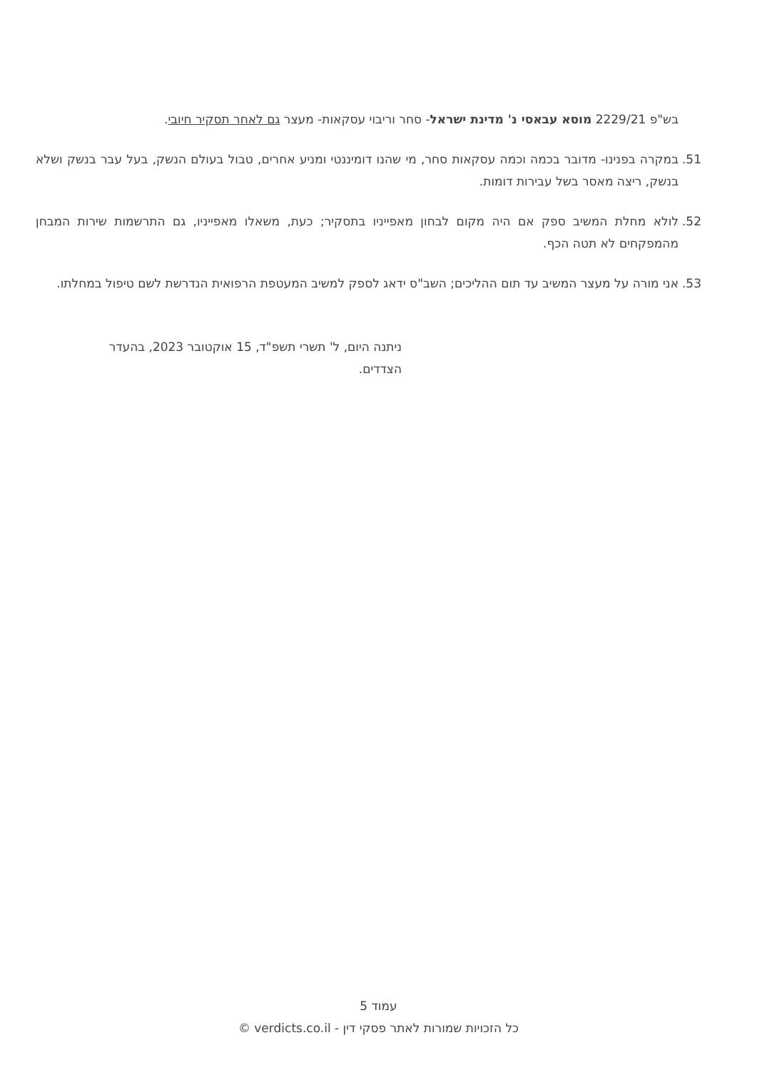בש"פ 2229/21 מוסא עבאסי נ' מדינת ישראל- סחר וריבוי עסקאות- מעצר גם לאחר תסקיר חיובי.
51. במקרה בפנינו- מדובר בכמה וכמה עסקאות סחר, מי שהנו דומיננטי ומניע אחרים, טבול בעולם הנשק, בעל עבר בנשק ושלא בנשק, ריצה מאסר בשל עבירות דומות.
52. לולא מחלת המשיב ספק אם היה מקום לבחון מאפייניו בתסקיר; כעת, משאלו מאפייניו, גם התרשמות שירות המבחן מהמפקחים לא תטה הכף.
53. אני מורה על מעצר המשיב עד תום ההליכים; השב"ס ידאג לספק למשיב המעטפת הרפואית הנדרשת לשם טיפול במחלתו.
ניתנה היום, ל' תשרי תשפ"ד, 15 אוקטובר 2023, בהעדר הצדדים.
עמוד 5
כל הזכויות שמורות לאתר פסקי דין - verdicts.co.il ©